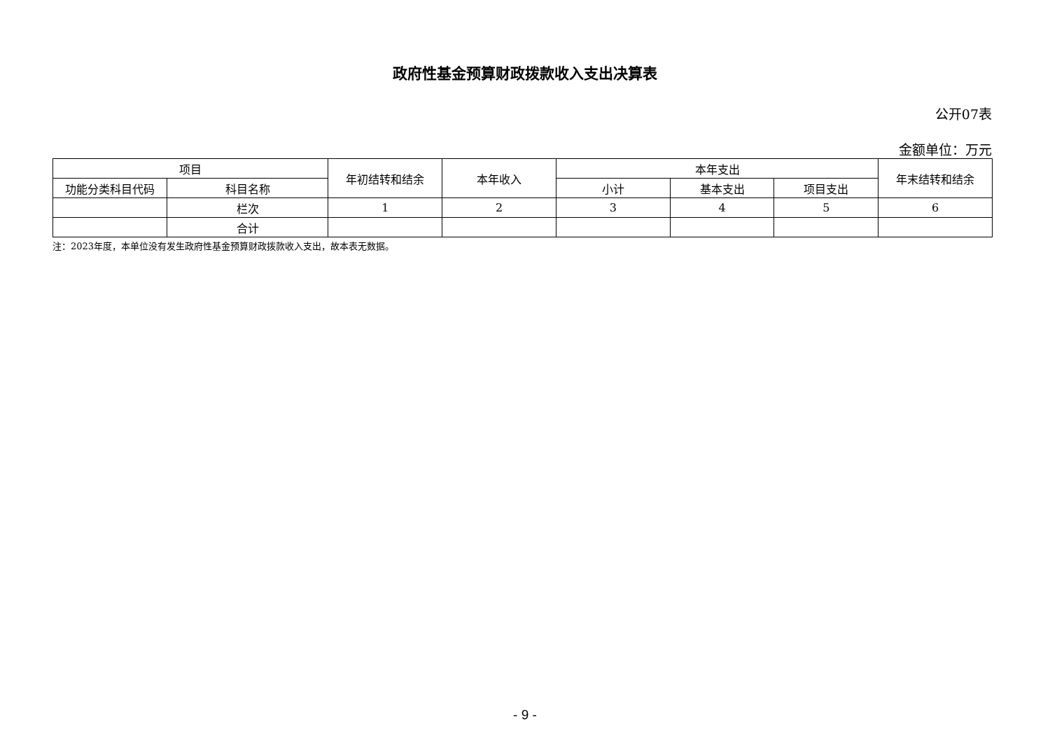政府性基金预算财政拨款收入支出决算表
公开07表
金额单位：万元
| 项目 | | 年初结转和结余 | 本年收入 | 本年支出 | | | 年末结转和结余 |
| --- | --- | --- | --- | --- | --- | --- | --- |
| 功能分类科目代码 | 科目名称 | | | 小计 | 基本支出 | 项目支出 | |
| | 栏次 | 1 | 2 | 3 | 4 | 5 | 6 |
| | 合计 | | | | | | |
注：2023年度，本单位没有发生政府性基金预算财政拨款收入支出，故本表无数据。
- 9 -